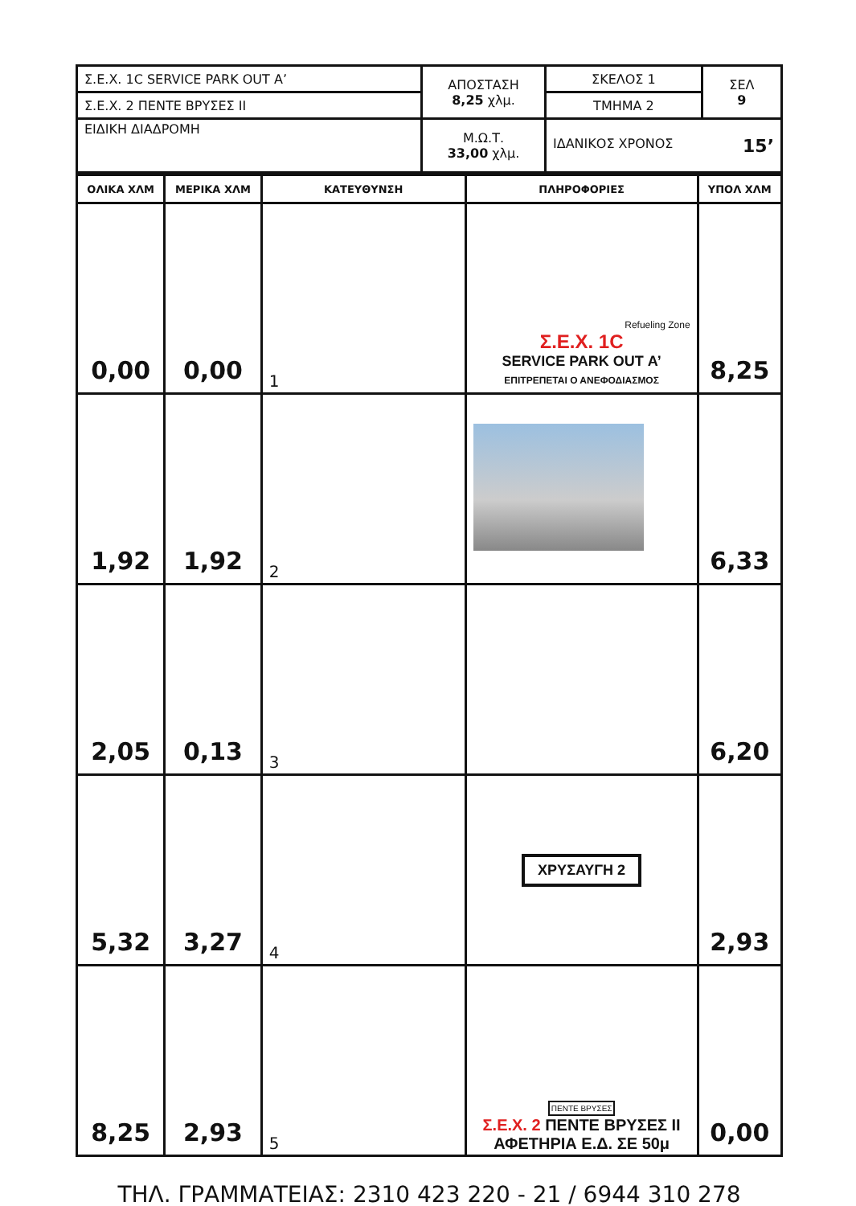| Σ.Ε.Χ. 1C SERVICE PARK OUT Α’ | ΑΠΟΣΤΑΣΗ 8,25 χλμ. | ΣΚΕΛΟΣ 1 | ΣΕΛ 9 |
| Σ.Ε.Χ. 2 ΠΕΝΤΕ ΒΡΥΣΕΣ ΙΙ | | ΤΜΗΜΑ 2 | |
| ΕΙΔΙΚΗ ΔΙΑΔΡΟΜΗ | Μ.Ω.Τ. 33,00 χλμ. | ΙΔΑΝΙΚΟΣ ΧΡΟΝΟΣ 15’ | |
| ΟΛΙΚΑ ΧΛΜ | ΜΕΡΙΚΑ ΧΛΜ | ΚΑΤΕΥΘΥΝΣΗ | ΠΛΗΡΟΦΟΡΙΕΣ | ΥΠΟΛ ΧΛΜ |
| --- | --- | --- | --- | --- |
| 0,00 | 0,00 | 1 | Refueling Zone Σ.Ε.Χ. 1C SERVICE PARK OUT Α’ ΕΠΙΤΡΕΠΕΤΑΙ Ο ΑΝΕΦΟΔΙΑΣΜΟΣ | 8,25 |
| 1,92 | 1,92 | 2 | | 6,33 |
| 2,05 | 0,13 | 3 | | 6,20 |
| 5,32 | 3,27 | 4 | ΧΡΥΣΑΥΓΗ 2 | 2,93 |
| 8,25 | 2,93 | 5 | ΠΕΝΤΕ ΒΡΥΣΕΣ Σ.Ε.Χ. 2 ΠΕΝΤΕ ΒΡΥΣΕΣ ΙΙ ΑΦΕΤΗΡΙΑ Ε.Δ. ΣΕ 50μ | 0,00 |
ΤΗΛ. ΓΡΑΜΜΑΤΕΙΑΣ: 2310 423 220 - 21 / 6944 310 278